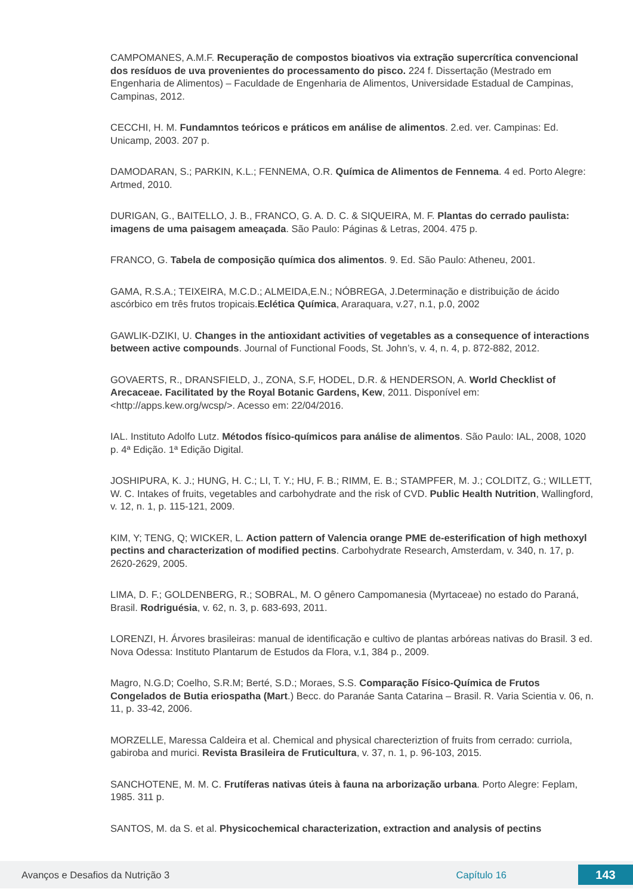CAMPOMANES, A.M.F. Recuperação de compostos bioativos via extração supercrítica convencional dos resíduos de uva provenientes do processamento do pisco. 224 f. Dissertação (Mestrado em Engenharia de Alimentos) – Faculdade de Engenharia de Alimentos, Universidade Estadual de Campinas, Campinas, 2012.
CECCHI, H. M. Fundamntos teóricos e práticos em análise de alimentos. 2.ed. ver. Campinas: Ed. Unicamp, 2003. 207 p.
DAMODARAN, S.; PARKIN, K.L.; FENNEMA, O.R. Química de Alimentos de Fennema. 4 ed. Porto Alegre: Artmed, 2010.
DURIGAN, G., BAITELLO, J. B., FRANCO, G. A. D. C. & SIQUEIRA, M. F. Plantas do cerrado paulista: imagens de uma paisagem ameaçada. São Paulo: Páginas & Letras, 2004. 475 p.
FRANCO, G. Tabela de composição química dos alimentos. 9. Ed. São Paulo: Atheneu, 2001.
GAMA, R.S.A.; TEIXEIRA, M.C.D.; ALMEIDA,E.N.; NÓBREGA, J.Determinação e distribuição de ácido ascórbico em três frutos tropicais.Eclética Química, Araraquara, v.27, n.1, p.0, 2002
GAWLIK-DZIKI, U. Changes in the antioxidant activities of vegetables as a consequence of interactions between active compounds. Journal of Functional Foods, St. John’s, v. 4, n. 4, p. 872-882, 2012.
GOVAERTS, R., DRANSFIELD, J., ZONA, S.F, HODEL, D.R. & HENDERSON, A. World Checklist of Arecaceae. Facilitated by the Royal Botanic Gardens, Kew, 2011. Disponível em: <http://apps.kew.org/wcsp/>. Acesso em: 22/04/2016.
IAL. Instituto Adolfo Lutz. Métodos físico-químicos para análise de alimentos. São Paulo: IAL, 2008, 1020 p. 4ª Edição. 1ª Edição Digital.
JOSHIPURA, K. J.; HUNG, H. C.; LI, T. Y.; HU, F. B.; RIMM, E. B.; STAMPFER, M. J.; COLDITZ, G.; WILLETT, W. C. Intakes of fruits, vegetables and carbohydrate and the risk of CVD. Public Health Nutrition, Wallingford, v. 12, n. 1, p. 115-121, 2009.
KIM, Y; TENG, Q; WICKER, L. Action pattern of Valencia orange PME de-esterification of high methoxyl pectins and characterization of modified pectins. Carbohydrate Research, Amsterdam, v. 340, n. 17, p. 2620-2629, 2005.
LIMA, D. F.; GOLDENBERG, R.; SOBRAL, M. O gênero Campomanesia (Myrtaceae) no estado do Paraná, Brasil. Rodriguésia, v. 62, n. 3, p. 683-693, 2011.
LORENZI, H. Árvores brasileiras: manual de identificação e cultivo de plantas arbóreas nativas do Brasil. 3 ed. Nova Odessa: Instituto Plantarum de Estudos da Flora, v.1, 384 p., 2009.
Magro, N.G.D; Coelho, S.R.M; Berté, S.D.; Moraes, S.S. Comparação Físico-Química de Frutos Congelados de Butia eriospatha (Mart.) Becc. do Paranáe Santa Catarina – Brasil. R. Varia Scientia v. 06, n. 11, p. 33-42, 2006.
MORZELLE, Maressa Caldeira et al. Chemical and physical charecteriztion of fruits from cerrado: curriola, gabiroba and murici. Revista Brasileira de Fruticultura, v. 37, n. 1, p. 96-103, 2015.
SANCHOTENE, M. M. C. Frutíferas nativas úteis à fauna na arborização urbana. Porto Alegre: Feplam, 1985. 311 p.
SANTOS, M. da S. et al. Physicochemical characterization, extraction and analysis of pectins
Avanços e Desafios da Nutrição 3 Capítulo 16 143